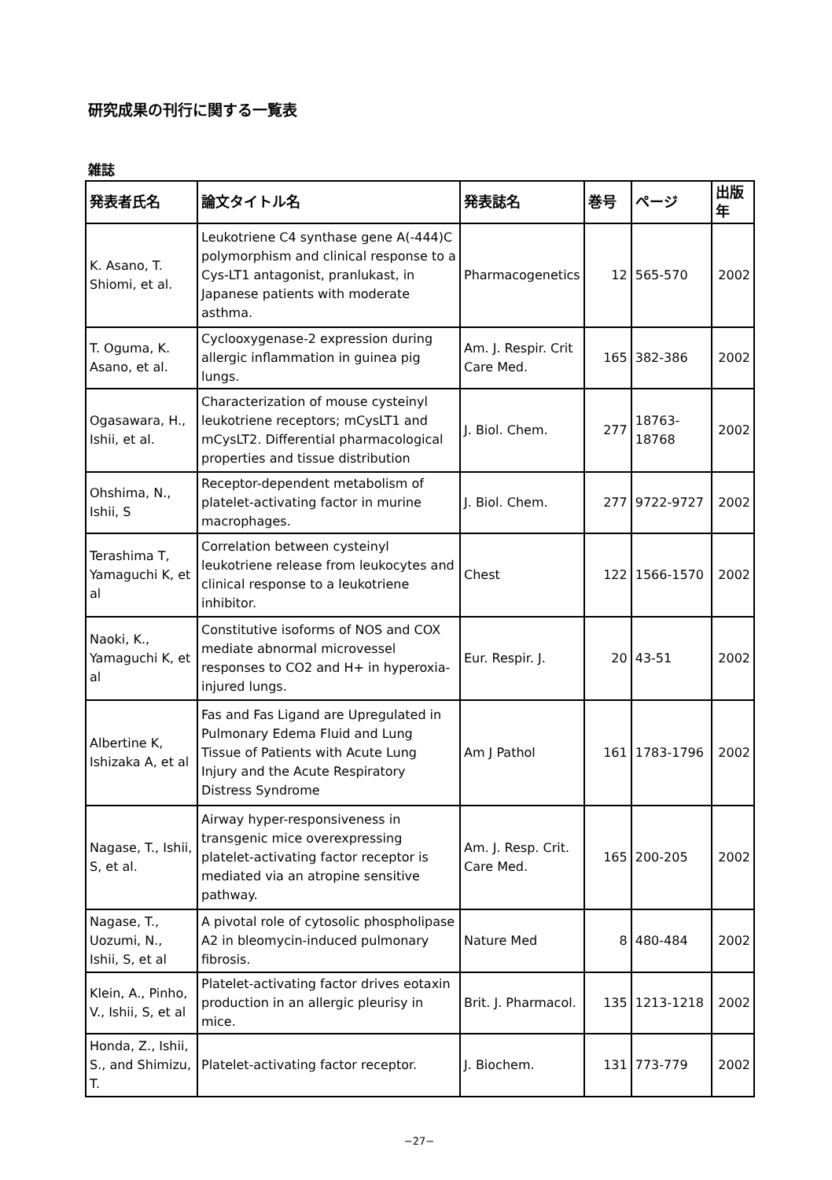研究成果の刊行に関する一覧表
雑誌
| 発表者氏名 | 論文タイトル名 | 発表誌名 | 巻号 | ページ | 出版年 |
| --- | --- | --- | --- | --- | --- |
| K. Asano, T. Shiomi, et al. | Leukotriene C4 synthase gene A(-444)C polymorphism and clinical response to a Cys-LT1 antagonist, pranlukast, in Japanese patients with moderate asthma. | Pharmacogenetics | 12 | 565-570 | 2002 |
| T. Oguma, K. Asano, et al. | Cyclooxygenase-2 expression during allergic inflammation in guinea pig lungs. | Am. J. Respir. Crit Care Med. | 165 | 382-386 | 2002 |
| Ogasawara, H., Ishii, et al. | Characterization of mouse cysteinyl leukotriene receptors; mCysLT1 and mCysLT2. Differential pharmacological properties and tissue distribution | J. Biol. Chem. | 277 | 18763-18768 | 2002 |
| Ohshima, N., Ishii, S | Receptor-dependent metabolism of platelet-activating factor in murine macrophages. | J. Biol. Chem. | 277 | 9722-9727 | 2002 |
| Terashima T, Yamaguchi K, et al | Correlation between cysteinyl leukotriene release from leukocytes and clinical response to a leukotriene inhibitor. | Chest | 122 | 1566-1570 | 2002 |
| Naoki, K., Yamaguchi K, et al | Constitutive isoforms of NOS and COX mediate abnormal microvessel responses to CO2 and H+ in hyperoxia-injured lungs. | Eur. Respir. J. | 20 | 43-51 | 2002 |
| Albertine K, Ishizaka A, et al | Fas and Fas Ligand are Upregulated in Pulmonary Edema Fluid and Lung Tissue of Patients with Acute Lung Injury and the Acute Respiratory Distress Syndrome | Am J Pathol | 161 | 1783-1796 | 2002 |
| Nagase, T., Ishii, S, et al. | Airway hyper-responsiveness in transgenic mice overexpressing platelet-activating factor receptor is mediated via an atropine sensitive pathway. | Am. J. Resp. Crit. Care Med. | 165 | 200-205 | 2002 |
| Nagase, T., Uozumi, N., Ishii, S, et al | A pivotal role of cytosolic phospholipase A2 in bleomycin-induced pulmonary fibrosis. | Nature Med | 8 | 480-484 | 2002 |
| Klein, A., Pinho, V., Ishii, S, et al | Platelet-activating factor drives eotaxin production in an allergic pleurisy in mice. | Brit. J. Pharmacol. | 135 | 1213-1218 | 2002 |
| Honda, Z., Ishii, S., and Shimizu, T. | Platelet-activating factor receptor. | J. Biochem. | 131 | 773-779 | 2002 |
−27−